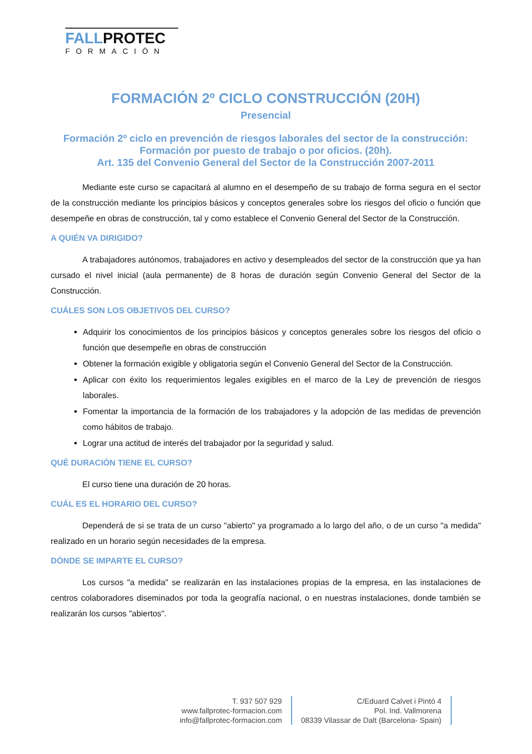FALLPROTEC
FORMACIÓN
FORMACIÓN 2º CICLO CONSTRUCCIÓN (20H)
Presencial
Formación 2º ciclo en prevención de riesgos laborales del sector de la construcción: Formación por puesto de trabajo o por oficios. (20h).
Art. 135 del Convenio General del Sector de la Construcción 2007-2011
Mediante este curso se capacitará al alumno en el desempeño de su trabajo de forma segura en el sector de la construcción mediante los principios básicos y conceptos generales sobre los riesgos del oficio o función que desempeñe en obras de construcción, tal y como establece el Convenio General del Sector de la Construcción.
A QUIÉN VA DIRIGIDO?
A trabajadores autónomos, trabajadores en activo y desempleados del sector de la construcción que ya han cursado el nivel inicial (aula permanente) de 8 horas de duración según Convenio General del Sector de la Construcción.
CUÁLES SON LOS OBJETIVOS DEL CURSO?
Adquirir los conocimientos de los principios básicos y conceptos generales sobre los riesgos del oficio o función que desempeñe en obras de construcción
Obtener la formación exigible y obligatoria según el Convenio General del Sector de la Construcción.
Aplicar con éxito los requerimientos legales exigibles en el marco de la Ley de prevención de riesgos laborales.
Fomentar la importancia de la formación de los trabajadores y la adopción de las medidas de prevención como hábitos de trabajo.
Lograr una actitud de interés del trabajador por la seguridad y salud.
QUÉ DURACIÓN TIENE EL CURSO?
El curso tiene una duración de 20 horas.
CUÁL ES EL HORARIO DEL CURSO?
Dependerá de si se trata de un curso "abierto" ya programado a lo largo del año, o de un curso "a medida" realizado en un horario según necesidades de la empresa.
DÓNDE SE IMPARTE EL CURSO?
Los cursos "a medida" se realizarán en las instalaciones propias de la empresa, en las instalaciones de centros colaboradores diseminados por toda la geografía nacional, o en nuestras instalaciones, donde también se realizarán los cursos "abiertos".
T. 937 507 929
www.fallprotec-formacion.com
info@fallprotec-formacion.com
C/Eduard Calvet i Pintó 4
Pol. Ind. Vallmorena
08339 Vilassar de Dalt (Barcelona- Spain)